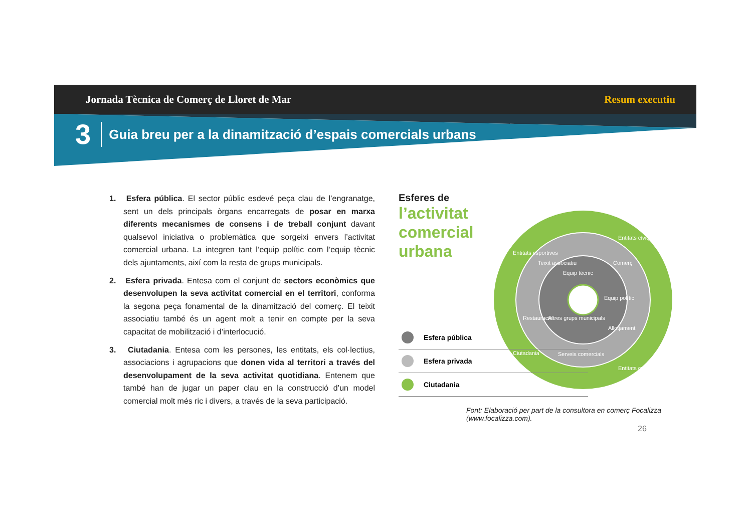Jornada Tècnica de Comerç de Lloret de Mar Resum executiu
3 Guia breu per a la dinamització d’espais comercials urbans
1. Esfera pública. El sector públic esdevé peça clau de l’engranatge, sent un dels principals òrgans encarregats de posar en marxa diferents mecanismes de consens i de treball conjunt davant qualsevol iniciativa o problemàtica que sorgeixi envers l’activitat comercial urbana. La integren tant l’equip polític com l’equip tècnic dels ajuntaments, així com la resta de grups municipals.
2. Esfera privada. Entesa com el conjunt de sectors econòmics que desenvolupen la seva activitat comercial en el territori, conforma la segona peça fonamental de la dinamització del comerç. El teixit associatiu també és un agent molt a tenir en compte per la seva capacitat de mobilització i d’interlocució.
3. Ciutadania. Entesa com les persones, les entitats, els col·lectius, associacions i agrupacions que donen vida al territori a través del desenvolupament de la seva activitat quotidiana. Entenem que també han de jugar un paper clau en la construcció d’un model comercial molt més ric i divers, a través de la seva participació.
Esferes de
l’activitat
comercial
urbana
Entitats esportives
Entitats cíviques
Entitats culturals
Ciutadania
Teixit associatiu
Comerç
Allotjament
Restauració
Serveis comercials
Equip tècnic
Equip polític
Altres grups municipals
Esfera pública
Esfera privada
Ciutadania
Font: Elaboració per part de la consultora en comerç Focalizza
(www.focalizza.com).
26